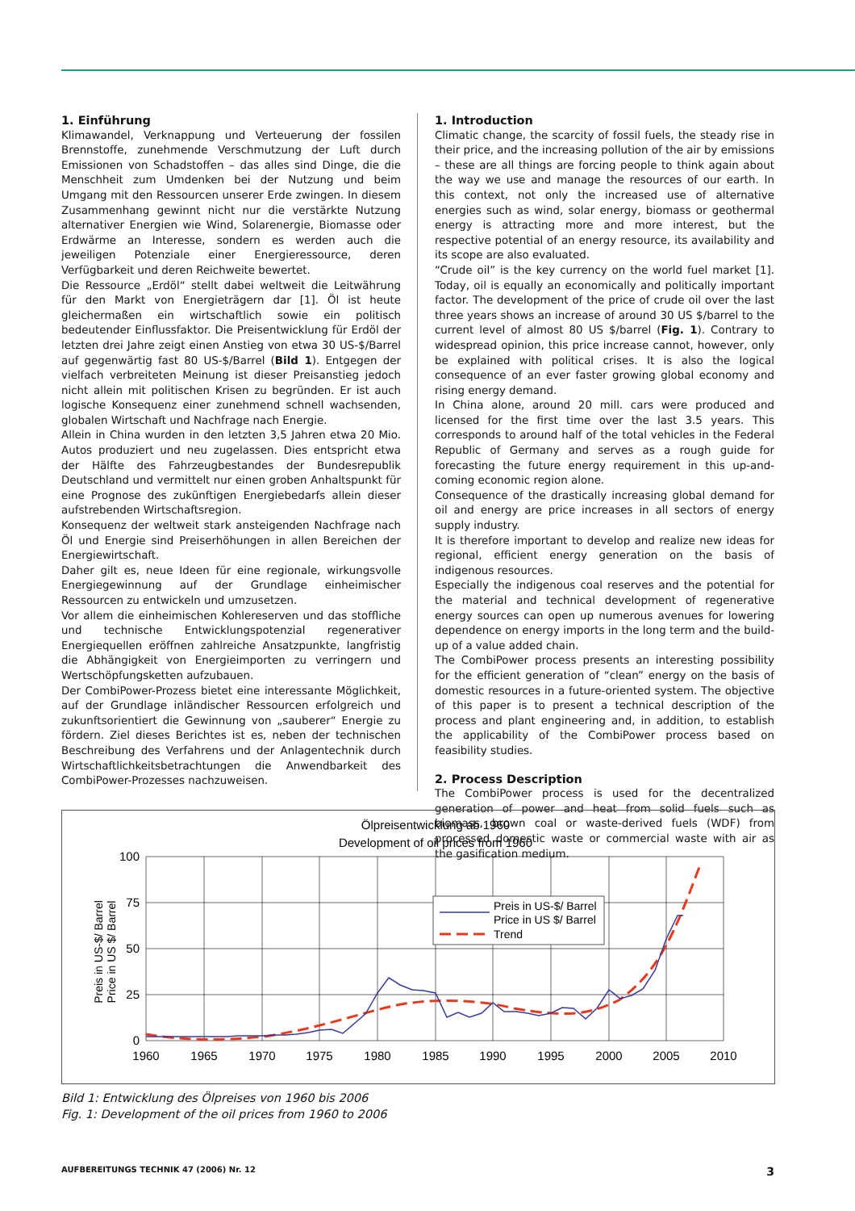1. Einführung
Klimawandel, Verknappung und Verteuerung der fossilen Brennstoffe, zunehmende Verschmutzung der Luft durch Emissionen von Schadstoffen – das alles sind Dinge, die die Menschheit zum Umdenken bei der Nutzung und beim Umgang mit den Ressourcen unserer Erde zwingen. In diesem Zusammenhang gewinnt nicht nur die verstärkte Nutzung alternativer Energien wie Wind, Solarenergie, Biomasse oder Erdwärme an Interesse, sondern es werden auch die jeweiligen Potenziale einer Energieressource, deren Verfügbarkeit und deren Reichweite bewertet.
Die Ressource „Erdöl“ stellt dabei weltweit die Leitwährung für den Markt von Energieträgern dar [1]. Öl ist heute gleichermaßen ein wirtschaftlich sowie ein politisch bedeutender Einflussfaktor. Die Preisentwicklung für Erdöl der letzten drei Jahre zeigt einen Anstieg von etwa 30 US-$/Barrel auf gegenwärtig fast 80 US-$/Barrel (Bild 1). Entgegen der vielfach verbreiteten Meinung ist dieser Preisanstieg jedoch nicht allein mit politischen Krisen zu begründen. Er ist auch logische Konsequenz einer zunehmend schnell wachsenden, globalen Wirtschaft und Nachfrage nach Energie.
Allein in China wurden in den letzten 3,5 Jahren etwa 20 Mio. Autos produziert und neu zugelassen. Dies entspricht etwa der Hälfte des Fahrzeugbestandes der Bundesrepublik Deutschland und vermittelt nur einen groben Anhaltspunkt für eine Prognose des zukünftigen Energiebedarfs allein dieser aufstrebenden Wirtschaftsregion.
Konsequenz der weltweit stark ansteigenden Nachfrage nach Öl und Energie sind Preiserhöhungen in allen Bereichen der Energiewirtschaft.
Daher gilt es, neue Ideen für eine regionale, wirkungsvolle Energiegewinnung auf der Grundlage einheimischer Ressourcen zu entwickeln und umzusetzen.
Vor allem die einheimischen Kohlereserven und das stoffliche und technische Entwicklungspotenzial regenerativer Energiequellen eröffnen zahlreiche Ansatzpunkte, langfristig die Abhängigkeit von Energieimporten zu verringern und Wertschöpfungsketten aufzubauen.
Der CombiPower-Prozess bietet eine interessante Möglichkeit, auf der Grundlage inländischer Ressourcen erfolgreich und zukunftsorientiert die Gewinnung von „sauberer“ Energie zu fördern. Ziel dieses Berichtes ist es, neben der technischen Beschreibung des Verfahrens und der Anlagentechnik durch Wirtschaftlichkeitsbetrachtungen die Anwendbarkeit des CombiPower-Prozesses nachzuweisen.
1. Introduction
Climatic change, the scarcity of fossil fuels, the steady rise in their price, and the increasing pollution of the air by emissions – these are all things are forcing people to think again about the way we use and manage the resources of our earth. In this context, not only the increased use of alternative energies such as wind, solar energy, biomass or geothermal energy is attracting more and more interest, but the respective potential of an energy resource, its availability and its scope are also evaluated.
“Crude oil” is the key currency on the world fuel market [1]. Today, oil is equally an economically and politically important factor. The development of the price of crude oil over the last three years shows an increase of around 30 US $/barrel to the current level of almost 80 US $/barrel (Fig. 1). Contrary to widespread opinion, this price increase cannot, however, only be explained with political crises. It is also the logical consequence of an ever faster growing global economy and rising energy demand.
In China alone, around 20 mill. cars were produced and licensed for the first time over the last 3.5 years. This corresponds to around half of the total vehicles in the Federal Republic of Germany and serves as a rough guide for forecasting the future energy requirement in this up-and-coming economic region alone.
Consequence of the drastically increasing global demand for oil and energy are price increases in all sectors of energy supply industry.
It is therefore important to develop and realize new ideas for regional, efficient energy generation on the basis of indigenous resources.
Especially the indigenous coal reserves and the potential for the material and technical development of regenerative energy sources can open up numerous avenues for lowering dependence on energy imports in the long term and the build-up of a value added chain.
The CombiPower process presents an interesting possibility for the efficient generation of “clean” energy on the basis of domestic resources in a future-oriented system. The objective of this paper is to present a technical description of the process and plant engineering and, in addition, to establish the applicability of the CombiPower process based on feasibility studies.
2. Process Description
The CombiPower process is used for the decentralized generation of power and heat from solid fuels such as biomass, brown coal or waste-derived fuels (WDF) from processed domestic waste or commercial waste with air as the gasification medium.
Ölpreisentwicklung ab 1960
Development of oil prices from 1960
Preis in US-$/ Barrel
Price in US $/ Barrel
100
75
50
25
0
1960
1965
1970
1975
1980
1985
1990
1995
2000
2005
2010
Preis in US-$/ Barrel
Price in US $/ Barrel
Trend
Bild 1: Entwicklung des Ölpreises von 1960 bis 2006
Fig. 1: Development of the oil prices from 1960 to 2006
AUFBEREITUNGS TECHNIK 47 (2006) Nr. 12 3